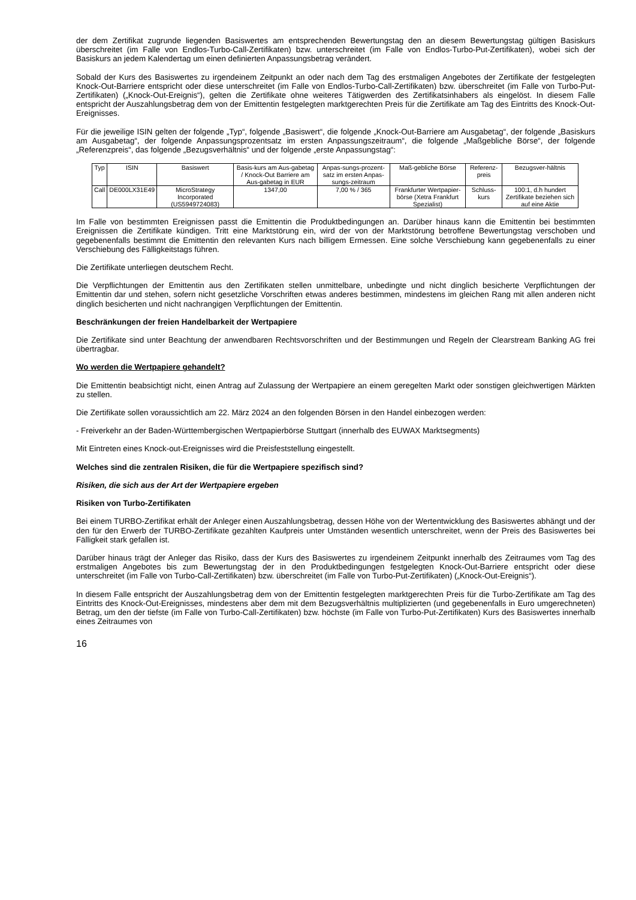der dem Zertifikat zugrunde liegenden Basiswertes am entsprechenden Bewertungstag den an diesem Bewertungstag gültigen Basiskurs überschreitet (im Falle von Endlos-Turbo-Call-Zertifikaten) bzw. unterschreitet (im Falle von Endlos-Turbo-Put-Zertifikaten), wobei sich der Basiskurs an jedem Kalendertag um einen definierten Anpassungsbetrag verändert.
Sobald der Kurs des Basiswertes zu irgendeinem Zeitpunkt an oder nach dem Tag des erstmaligen Angebotes der Zertifikate der festgelegten Knock-Out-Barriere entspricht oder diese unterschreitet (im Falle von Endlos-Turbo-Call-Zertifikaten) bzw. überschreitet (im Falle von Turbo-Put-Zertifikaten) („Knock-Out-Ereignis“), gelten die Zertifikate ohne weiteres Tätigwerden des Zertifikatsinhabers als eingelöst. In diesem Falle entspricht der Auszahlungsbetrag dem von der Emittentin festgelegten marktgerechten Preis für die Zertifikate am Tag des Eintritts des Knock-Out-Ereignisses.
Für die jeweilige ISIN gelten der folgende „Typ“, folgende „Basiswert“, die folgende „Knock-Out-Barriere am Ausgabetag“, der folgende „Basiskurs am Ausgabetag“, der folgende Anpassungsprozentsatz im ersten Anpassungszeitraum“, die folgende „Maßgebliche Börse“, der folgende „Referenzpreis“, das folgende „Bezugsverhältnis“ und der folgende „erste Anpassungstag“:
| Typ | ISIN | Basiswert | Basis-kurs am Aus-gabetag / Knock-Out Barriere am Aus-gabetag in EUR | Anpas-sungs-prozent-satz im ersten Anpas-sungs-zeitraum | Maß-gebliche Börse | Referenz-preis | Bezugsver-hältnis |
| --- | --- | --- | --- | --- | --- | --- | --- |
| Call | DE000LX31E49 | MicroStrategy Incorporated (US5949724083) | 1347,00 | 7,00 % / 365 | Frankfurter Wertpapier-börse (Xetra Frankfurt Spezialist) | Schluss-kurs | 100:1, d.h hundert Zertifikate beziehen sich auf eine Aktie |
Im Falle von bestimmten Ereignissen passt die Emittentin die Produktbedingungen an. Darüber hinaus kann die Emittentin bei bestimmten Ereignissen die Zertifikate kündigen. Tritt eine Marktstörung ein, wird der von der Marktstörung betroffene Bewertungstag verschoben und gegebenenfalls bestimmt die Emittentin den relevanten Kurs nach billigem Ermessen. Eine solche Verschiebung kann gegebenenfalls zu einer Verschiebung des Fälligkeitstags führen.
Die Zertifikate unterliegen deutschem Recht.
Die Verpflichtungen der Emittentin aus den Zertifikaten stellen unmittelbare, unbedingte und nicht dinglich besicherte Verpflichtungen der Emittentin dar und stehen, sofern nicht gesetzliche Vorschriften etwas anderes bestimmen, mindestens im gleichen Rang mit allen anderen nicht dinglich besicherten und nicht nachrangigen Verpflichtungen der Emittentin.
Beschränkungen der freien Handelbarkeit der Wertpapiere
Die Zertifikate sind unter Beachtung der anwendbaren Rechtsvorschriften und der Bestimmungen und Regeln der Clearstream Banking AG frei übertragbar.
Wo werden die Wertpapiere gehandelt?
Die Emittentin beabsichtigt nicht, einen Antrag auf Zulassung der Wertpapiere an einem geregelten Markt oder sonstigen gleichwertigen Märkten zu stellen.
Die Zertifikate sollen voraussichtlich am 22. März 2024 an den folgenden Börsen in den Handel einbezogen werden:
- Freiverkehr an der Baden-Württembergischen Wertpapierbörse Stuttgart (innerhalb des EUWAX Marktsegments)
Mit Eintreten eines Knock-out-Ereignisses wird die Preisfeststellung eingestellt.
Welches sind die zentralen Risiken, die für die Wertpapiere spezifisch sind?
Risiken, die sich aus der Art der Wertpapiere ergeben
Risiken von Turbo-Zertifikaten
Bei einem TURBO-Zertifikat erhält der Anleger einen Auszahlungsbetrag, dessen Höhe von der Wertentwicklung des Basiswertes abhängt und der den für den Erwerb der TURBO-Zertifikate gezahlten Kaufpreis unter Umständen wesentlich unterschreitet, wenn der Preis des Basiswertes bei Fälligkeit stark gefallen ist.
Darüber hinaus trägt der Anleger das Risiko, dass der Kurs des Basiswertes zu irgendeinem Zeitpunkt innerhalb des Zeitraumes vom Tag des erstmaligen Angebotes bis zum Bewertungstag der in den Produktbedingungen festgelegten Knock-Out-Barriere entspricht oder diese unterschreitet (im Falle von Turbo-Call-Zertifikaten) bzw. überschreitet (im Falle von Turbo-Put-Zertifikaten) („Knock-Out-Ereignis“).
In diesem Falle entspricht der Auszahlungsbetrag dem von der Emittentin festgelegten marktgerechten Preis für die Turbo-Zertifikate am Tag des Eintritts des Knock-Out-Ereignisses, mindestens aber dem mit dem Bezugsverhältnis multiplizierten (und gegebenenfalls in Euro umgerechneten) Betrag, um den der tiefste (im Falle von Turbo-Call-Zertifikaten) bzw. höchste (im Falle von Turbo-Put-Zertifikaten) Kurs des Basiswertes innerhalb eines Zeitraumes von
16